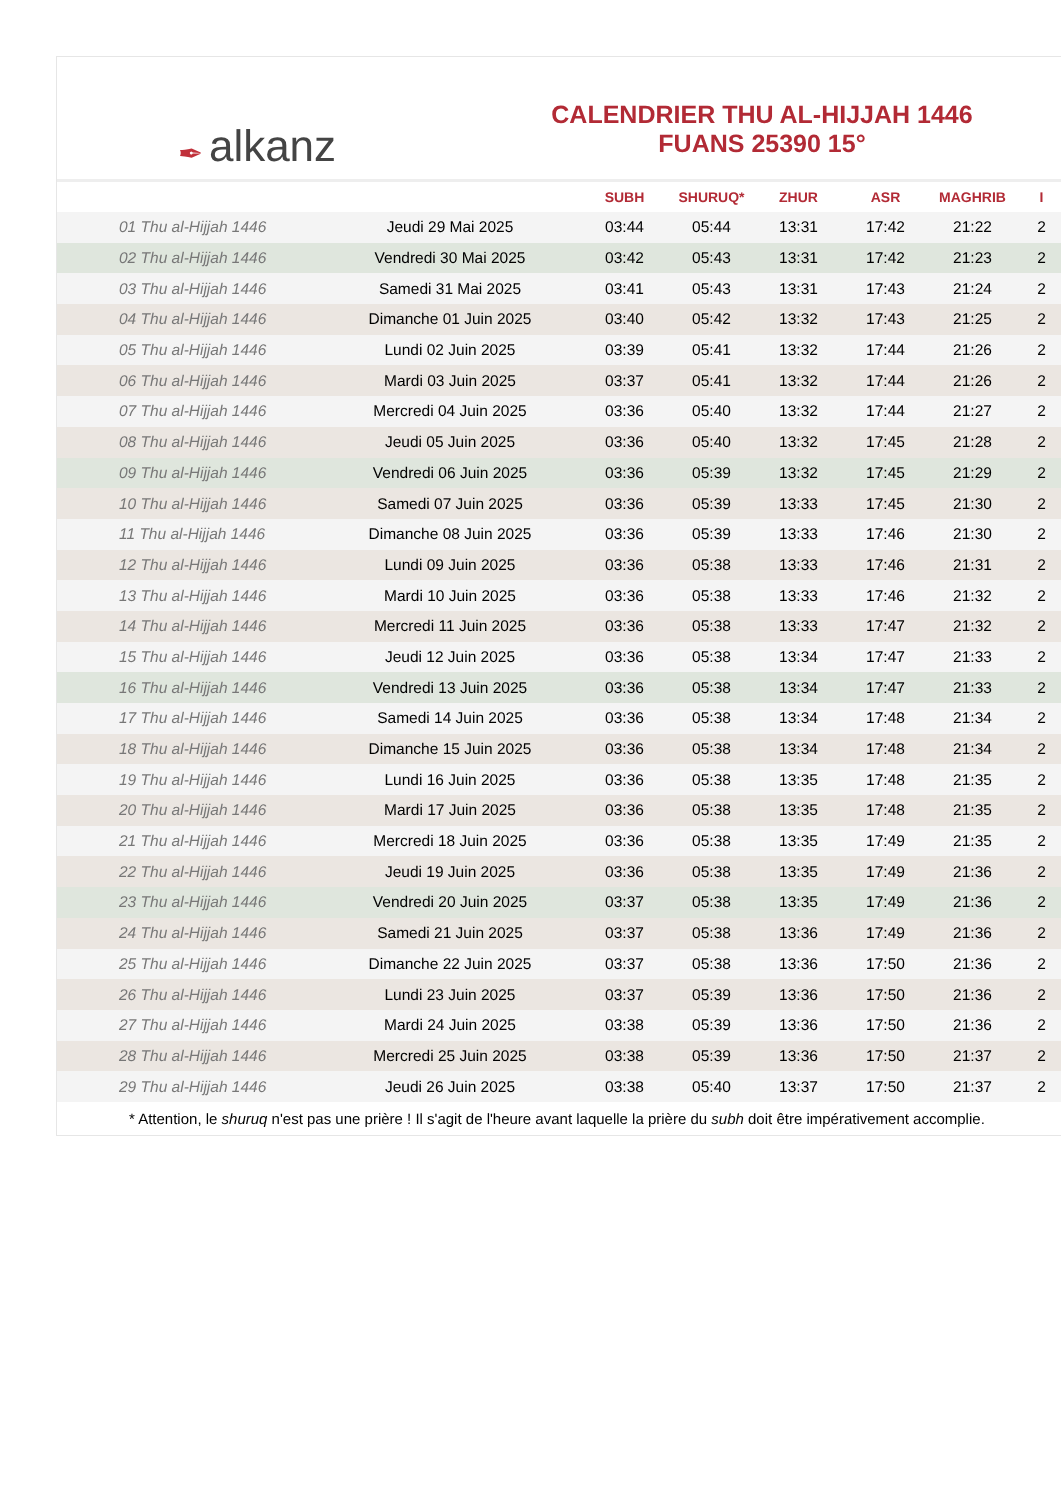✒ alkanz
CALENDRIER THU AL-HIJJAH 1446
FUANS 25390 15°
| | | SUBH | SHURUQ* | ZHUR | ASR | MAGHRIB | I |
| --- | --- | --- | --- | --- | --- | --- | --- |
| 01 Thu al-Hijjah 1446 | Jeudi 29 Mai 2025 | 03:44 | 05:44 | 13:31 | 17:42 | 21:22 | 2 |
| 02 Thu al-Hijjah 1446 | Vendredi 30 Mai 2025 | 03:42 | 05:43 | 13:31 | 17:42 | 21:23 | 2 |
| 03 Thu al-Hijjah 1446 | Samedi 31 Mai 2025 | 03:41 | 05:43 | 13:31 | 17:43 | 21:24 | 2 |
| 04 Thu al-Hijjah 1446 | Dimanche 01 Juin 2025 | 03:40 | 05:42 | 13:32 | 17:43 | 21:25 | 2 |
| 05 Thu al-Hijjah 1446 | Lundi 02 Juin 2025 | 03:39 | 05:41 | 13:32 | 17:44 | 21:26 | 2 |
| 06 Thu al-Hijjah 1446 | Mardi 03 Juin 2025 | 03:37 | 05:41 | 13:32 | 17:44 | 21:26 | 2 |
| 07 Thu al-Hijjah 1446 | Mercredi 04 Juin 2025 | 03:36 | 05:40 | 13:32 | 17:44 | 21:27 | 2 |
| 08 Thu al-Hijjah 1446 | Jeudi 05 Juin 2025 | 03:36 | 05:40 | 13:32 | 17:45 | 21:28 | 2 |
| 09 Thu al-Hijjah 1446 | Vendredi 06 Juin 2025 | 03:36 | 05:39 | 13:32 | 17:45 | 21:29 | 2 |
| 10 Thu al-Hijjah 1446 | Samedi 07 Juin 2025 | 03:36 | 05:39 | 13:33 | 17:45 | 21:30 | 2 |
| 11 Thu al-Hijjah 1446 | Dimanche 08 Juin 2025 | 03:36 | 05:39 | 13:33 | 17:46 | 21:30 | 2 |
| 12 Thu al-Hijjah 1446 | Lundi 09 Juin 2025 | 03:36 | 05:38 | 13:33 | 17:46 | 21:31 | 2 |
| 13 Thu al-Hijjah 1446 | Mardi 10 Juin 2025 | 03:36 | 05:38 | 13:33 | 17:46 | 21:32 | 2 |
| 14 Thu al-Hijjah 1446 | Mercredi 11 Juin 2025 | 03:36 | 05:38 | 13:33 | 17:47 | 21:32 | 2 |
| 15 Thu al-Hijjah 1446 | Jeudi 12 Juin 2025 | 03:36 | 05:38 | 13:34 | 17:47 | 21:33 | 2 |
| 16 Thu al-Hijjah 1446 | Vendredi 13 Juin 2025 | 03:36 | 05:38 | 13:34 | 17:47 | 21:33 | 2 |
| 17 Thu al-Hijjah 1446 | Samedi 14 Juin 2025 | 03:36 | 05:38 | 13:34 | 17:48 | 21:34 | 2 |
| 18 Thu al-Hijjah 1446 | Dimanche 15 Juin 2025 | 03:36 | 05:38 | 13:34 | 17:48 | 21:34 | 2 |
| 19 Thu al-Hijjah 1446 | Lundi 16 Juin 2025 | 03:36 | 05:38 | 13:35 | 17:48 | 21:35 | 2 |
| 20 Thu al-Hijjah 1446 | Mardi 17 Juin 2025 | 03:36 | 05:38 | 13:35 | 17:48 | 21:35 | 2 |
| 21 Thu al-Hijjah 1446 | Mercredi 18 Juin 2025 | 03:36 | 05:38 | 13:35 | 17:49 | 21:35 | 2 |
| 22 Thu al-Hijjah 1446 | Jeudi 19 Juin 2025 | 03:36 | 05:38 | 13:35 | 17:49 | 21:36 | 2 |
| 23 Thu al-Hijjah 1446 | Vendredi 20 Juin 2025 | 03:37 | 05:38 | 13:35 | 17:49 | 21:36 | 2 |
| 24 Thu al-Hijjah 1446 | Samedi 21 Juin 2025 | 03:37 | 05:38 | 13:36 | 17:49 | 21:36 | 2 |
| 25 Thu al-Hijjah 1446 | Dimanche 22 Juin 2025 | 03:37 | 05:38 | 13:36 | 17:50 | 21:36 | 2 |
| 26 Thu al-Hijjah 1446 | Lundi 23 Juin 2025 | 03:37 | 05:39 | 13:36 | 17:50 | 21:36 | 2 |
| 27 Thu al-Hijjah 1446 | Mardi 24 Juin 2025 | 03:38 | 05:39 | 13:36 | 17:50 | 21:36 | 2 |
| 28 Thu al-Hijjah 1446 | Mercredi 25 Juin 2025 | 03:38 | 05:39 | 13:36 | 17:50 | 21:37 | 2 |
| 29 Thu al-Hijjah 1446 | Jeudi 26 Juin 2025 | 03:38 | 05:40 | 13:37 | 17:50 | 21:37 | 2 |
* Attention, le shuruq n'est pas une prière ! Il s'agit de l'heure avant laquelle la prière du subh doit être impérativement accomplie.